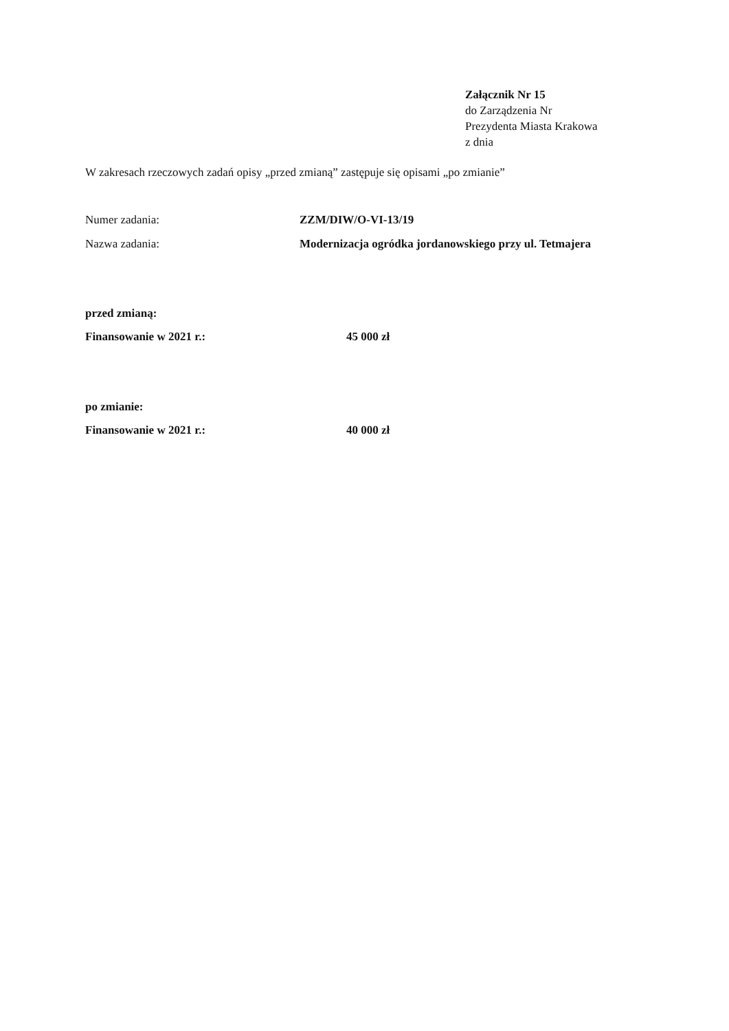Załącznik Nr 15
do Zarządzenia Nr
Prezydenta Miasta Krakowa
z dnia
W zakresach rzeczowych zadań opisy „przed zmianą” zastępuje się opisami „po zmianie”
Numer zadania: ZZM/DIW/O-VI-13/19
Nazwa zadania: Modernizacja ogródka jordanowskiego przy ul. Tetmajera
przed zmianą:
Finansowanie w 2021 r.: 45 000 zł
po zmianie:
Finansowanie w 2021 r.: 40 000 zł